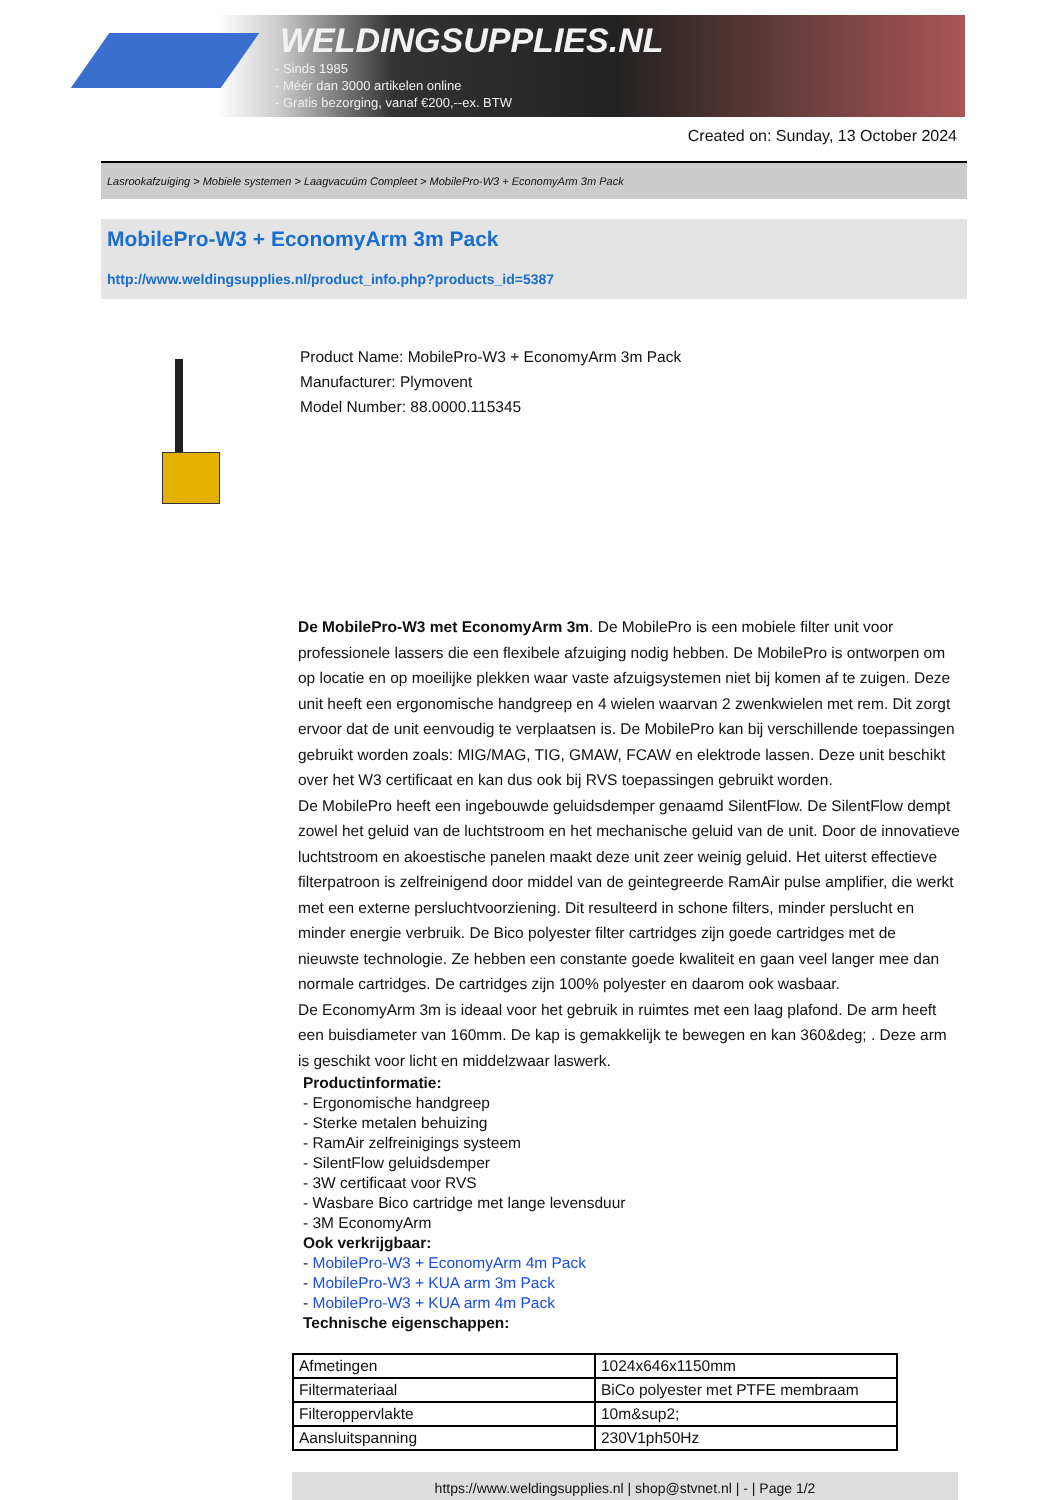WELDINGSUPPLIES.NL
- Sinds 1985
- Méér dan 3000 artikelen online
- Gratis bezorging, vanaf €200,--ex. BTW
Created on: Sunday, 13 October 2024
Lasrookafzuiging > Mobiele systemen > Laagvacuüm Compleet > MobilePro-W3 + EconomyArm 3m Pack
MobilePro-W3 + EconomyArm 3m Pack
http://www.weldingsupplies.nl/product_info.php?products_id=5387
Product Name: MobilePro-W3 + EconomyArm 3m Pack
Manufacturer: Plymovent
Model Number: 88.0000.115345
De MobilePro-W3 met EconomyArm 3m. De MobilePro is een mobiele filter unit voor professionele lassers die een flexibele afzuiging nodig hebben. De MobilePro is ontworpen om op locatie en op moeilijke plekken waar vaste afzuigsystemen niet bij komen af te zuigen. Deze unit heeft een ergonomische handgreep en 4 wielen waarvan 2 zwenkwielen met rem. Dit zorgt ervoor dat de unit eenvoudig te verplaatsen is. De MobilePro kan bij verschillende toepassingen gebruikt worden zoals: MIG/MAG, TIG, GMAW, FCAW en elektrode lassen. Deze unit beschikt over het W3 certificaat en kan dus ook bij RVS toepassingen gebruikt worden.
De MobilePro heeft een ingebouwde geluidsdemper genaamd SilentFlow. De SilentFlow dempt zowel het geluid van de luchtstroom en het mechanische geluid van de unit. Door de innovatieve luchtstroom en akoestische panelen maakt deze unit zeer weinig geluid. Het uiterst effectieve filterpatroon is zelfreinigend door middel van de geintegreerde RamAir pulse amplifier, die werkt met een externe persluchtvoorziening. Dit resulteerd in schone filters, minder perslucht en minder energie verbruik. De Bico polyester filter cartridges zijn goede cartridges met de nieuwste technologie. Ze hebben een constante goede kwaliteit en gaan veel langer mee dan normale cartridges. De cartridges zijn 100% polyester en daarom ook wasbaar.
De EconomyArm 3m is ideaal voor het gebruik in ruimtes met een laag plafond. De arm heeft een buisdiameter van 160mm. De kap is gemakkelijk te bewegen en kan 360&deg; . Deze arm is geschikt voor licht en middelzwaar laswerk.
Productinformatie:
- Ergonomische handgreep
- Sterke metalen behuizing
- RamAir zelfreinigings systeem
- SilentFlow geluidsdemper
- 3W certificaat voor RVS
- Wasbare Bico cartridge met lange levensduur
- 3M EconomyArm
Ook verkrijgbaar:
- MobilePro-W3 + EconomyArm 4m Pack
- MobilePro-W3 + KUA arm 3m Pack
- MobilePro-W3 + KUA arm 4m Pack
Technische eigenschappen:
| Afmetingen | 1024x646x1150mm |
| Filtermateriaal | BiCo polyester met PTFE membraam |
| Filteroppervlakte | 10m&sup2; |
| Aansluitspanning | 230V1ph50Hz |
https://www.weldingsupplies.nl | shop@stvnet.nl | - | Page 1/2